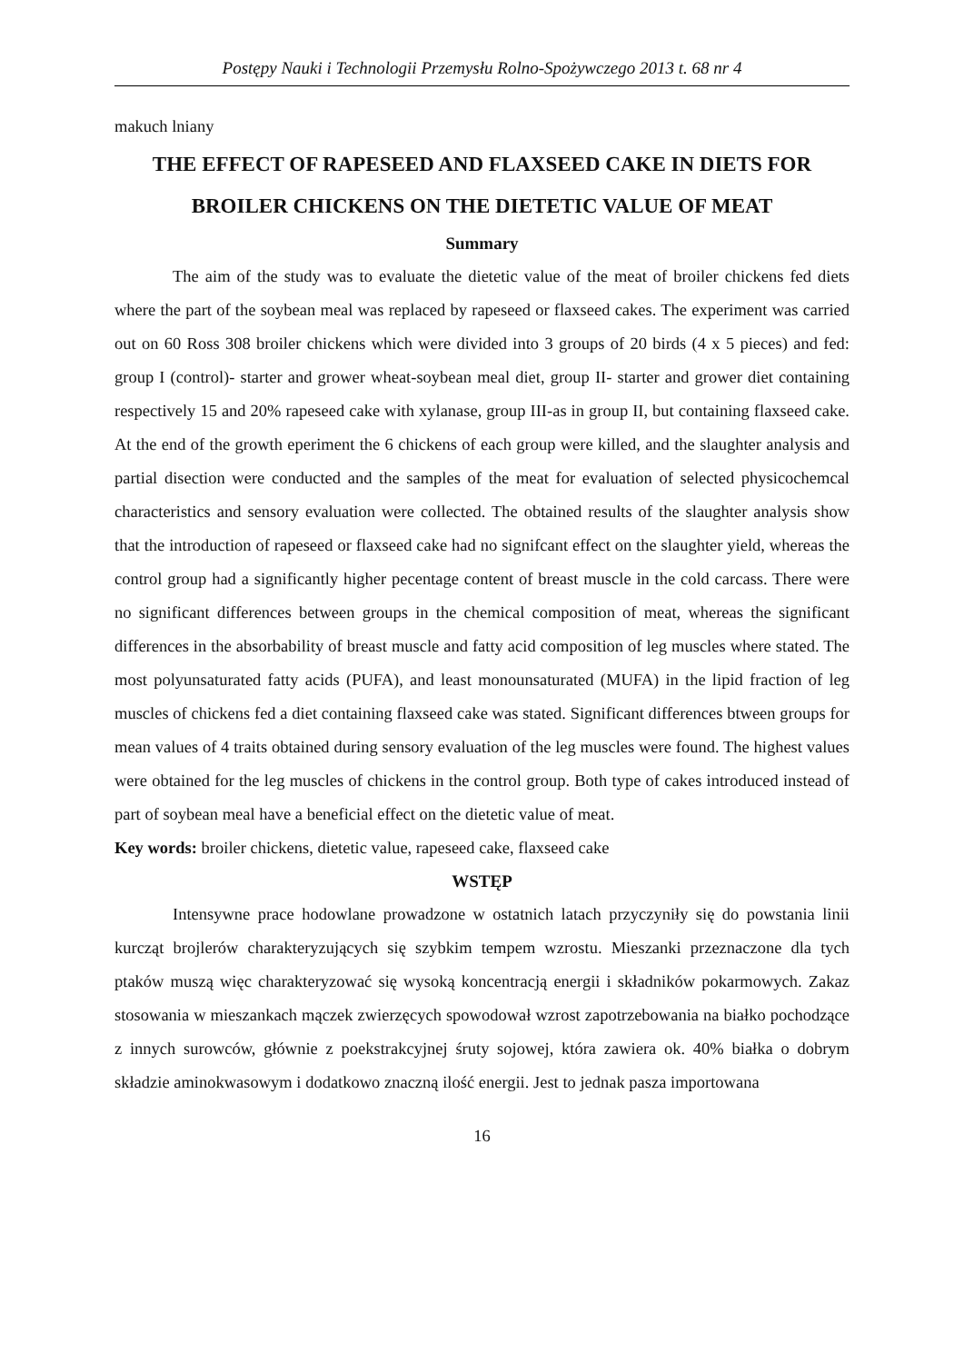Postępy Nauki i Technologii Przemysłu Rolno-Spożywczego 2013 t. 68 nr 4
makuch lniany
THE EFFECT OF RAPESEED AND FLAXSEED CAKE IN DIETS FOR BROILER CHICKENS ON THE DIETETIC VALUE OF MEAT
Summary
The aim of the study was to evaluate the dietetic value of the meat of broiler chickens fed diets where the part of the soybean meal was replaced by rapeseed or flaxseed cakes. The experiment was carried out on 60 Ross 308 broiler chickens which were divided into 3 groups of 20 birds (4 x 5 pieces) and fed: group I (control)- starter and grower wheat-soybean meal diet, group II- starter and grower diet containing respectively 15 and 20% rapeseed cake with xylanase, group III-as in group II, but containing flaxseed cake. At the end of the growth eperiment the 6 chickens of each group were killed, and the slaughter analysis and partial disection were conducted and the samples of the meat for evaluation of selected physicochemcal characteristics and sensory evaluation were collected. The obtained results of the slaughter analysis show that the introduction of rapeseed or flaxseed cake had no signifcant effect on the slaughter yield, whereas the control group had a significantly higher pecentage content of breast muscle in the cold carcass. There were no significant differences between groups in the chemical composition of meat, whereas the significant differences in the absorbability of breast muscle and fatty acid composition of leg muscles where stated. The most polyunsaturated fatty acids (PUFA), and least monounsaturated (MUFA) in the lipid fraction of leg muscles of chickens fed a diet containing flaxseed cake was stated. Significant differences btween groups for mean values of 4 traits obtained during sensory evaluation of the leg muscles were found. The highest values were obtained for the leg muscles of chickens in the control group. Both type of cakes introduced instead of part of soybean meal have a beneficial effect on the dietetic value of meat.
Key words: broiler chickens, dietetic value, rapeseed cake, flaxseed cake
WSTĘP
Intensywne prace hodowlane prowadzone w ostatnich latach przyczyniły się do powstania linii kurcząt brojlerów charakteryzujących się szybkim tempem wzrostu. Mieszanki przeznaczone dla tych ptaków muszą więc charakteryzować się wysoką koncentracją energii i składników pokarmowych. Zakaz stosowania w mieszankach mączek zwierzęcych spowodował wzrost zapotrzebowania na białko pochodzące z innych surowców, głównie z poekstrakcyjnej śruty sojowej, która zawiera ok. 40% białka o dobrym składzie aminokwasowym i dodatkowo znaczną ilość energii. Jest to jednak pasza importowana
16